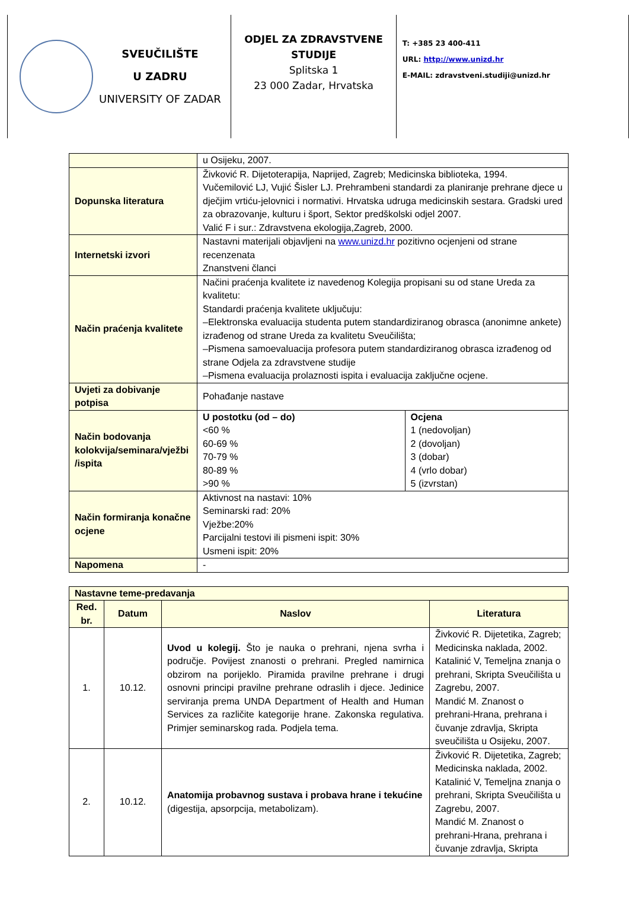SVEUČILIŠTE
U ZADRU
UNIVERSITY OF ZADAR
ODJEL ZA ZDRAVSTVENE STUDIJE
Splitska 1
23 000 Zadar, Hrvatska
T: +385 23 400-411
URL: http://www.unizd.hr
E-MAIL: zdravstveni.studiji@unizd.hr
| | u Osijeku, 2007. | |
| Dopunska literatura | Živković R. Dijetoterapija, Naprijed, Zagreb; Medicinska biblioteka, 1994. Vučemilović LJ, Vujić Šisler LJ. Prehrambeni standardi za planiranje prehrane djece u dječjim vrtiću-jelovnici i normativi. Hrvatska udruga medicinskih sestara. Gradski ured za obrazovanje, kulturu i šport, Sektor predškolski odjel 2007. Valić F i sur.: Zdravstvena ekologija,Zagreb, 2000. | |
| Internetski izvori | Nastavni materijali objavljeni na www.unizd.hr pozitivno ocjenjeni od strane recenzenata Znanstveni članci | |
| Način praćenja kvalitete | Načini praćenja kvalitete iz navedenog Kolegija propisani su od stane Ureda za kvalitetu: Standardi praćenja kvalitete uključuju: –Elektronska evaluacija studenta putem standardiziranog obrasca (anonimne ankete) izrađenog od strane Ureda za kvalitetu Sveučilišta; –Pismena samoevaluacija profesora putem standardiziranog obrasca izrađenog od strane Odjela za zdravstvene studije –Pismena evaluacija prolaznosti ispita i evaluacija zaključne ocjene. | |
| Uvjeti za dobivanje potpisa | Pohađanje nastave | |
| Način bodovanja kolokvija/seminara/vježbi /ispita | U postotku (od – do) <60 % 60-69 % 70-79 % 80-89 % >90 % | Ocjena 1 (nedovoljan) 2 (dovoljan) 3 (dobar) 4 (vrlo dobar) 5 (izvrstan) |
| Način formiranja konačne ocjene | Aktivnost na nastavi: 10% Seminarski rad: 20% Vježbe:20% Parcijalni testovi ili pismeni ispit: 30% Usmeni ispit: 20% | |
| Napomena | - | |
| Nastavne teme-predavanja | | | |
| --- | --- | --- | --- |
| Red. br. | Datum | Naslov | Literatura |
| 1. | 10.12. | Uvod u kolegij. Što je nauka o prehrani, njena svrha i područje. Povijest znanosti o prehrani. Pregled namirnica obzirom na porijeklo. Piramida pravilne prehrane i drugi osnovni principi pravilne prehrane odraslih i djece. Jedinice serviranja prema UNDA Department of Health and Human Services za različite kategorije hrane. Zakonska regulativa. Primjer seminarskog rada. Podjela tema. | Živković R. Dijetetika, Zagreb; Medicinska naklada, 2002. Katalinić V, Temeljna znanja o prehrani, Skripta Sveučilišta u Zagrebu, 2007. Mandić M. Znanost o prehrani-Hrana, prehrana i čuvanje zdravlja, Skripta sveučilišta u Osijeku, 2007. |
| 2. | 10.12. | Anatomija probavnog sustava i probava hrane i tekućine (digestija, apsorpcija, metabolizam). | Živković R. Dijetetika, Zagreb; Medicinska naklada, 2002. Katalinić V, Temeljna znanja o prehrani, Skripta Sveučilišta u Zagrebu, 2007. Mandić M. Znanost o prehrani-Hrana, prehrana i čuvanje zdravlja, Skripta |